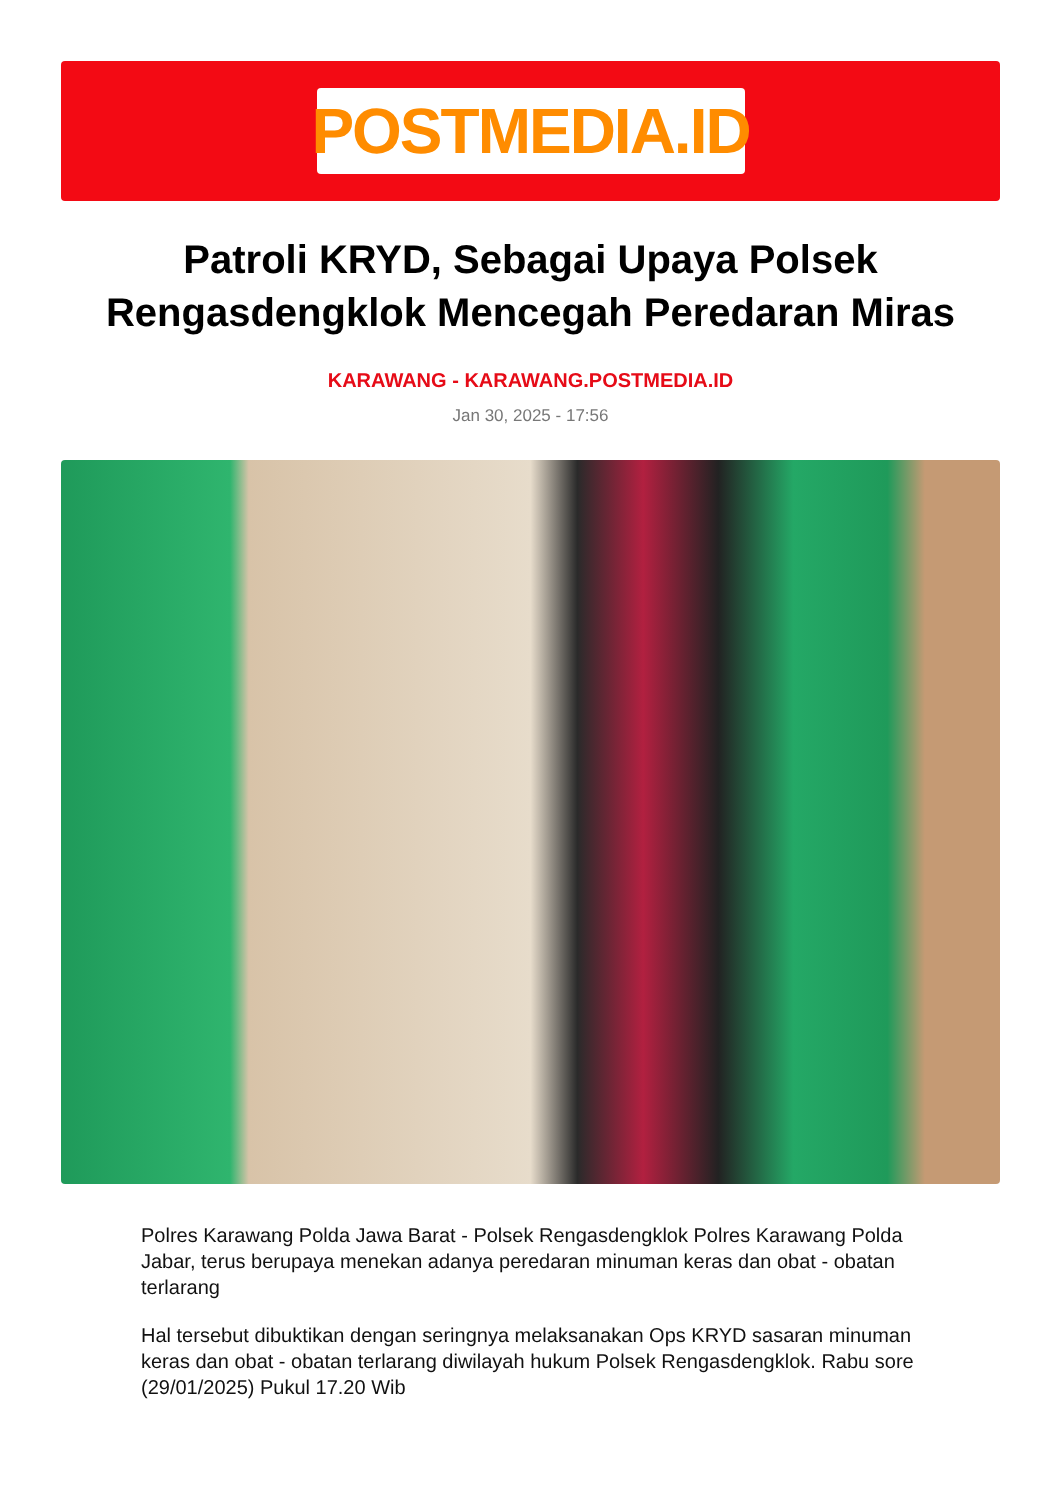POSTMEDIA.ID
Patroli KRYD, Sebagai Upaya Polsek Rengasdengklok Mencegah Peredaran Miras
KARAWANG - KARAWANG.POSTMEDIA.ID
Jan 30, 2025 - 17:56
Polres Karawang Polda Jawa Barat - Polsek Rengasdengklok Polres Karawang Polda Jabar, terus berupaya menekan adanya peredaran minuman keras dan obat - obatan terlarang
Hal tersebut dibuktikan dengan seringnya melaksanakan Ops KRYD sasaran minuman keras dan obat - obatan terlarang diwilayah hukum Polsek Rengasdengklok. Rabu sore (29/01/2025) Pukul 17.20 Wib